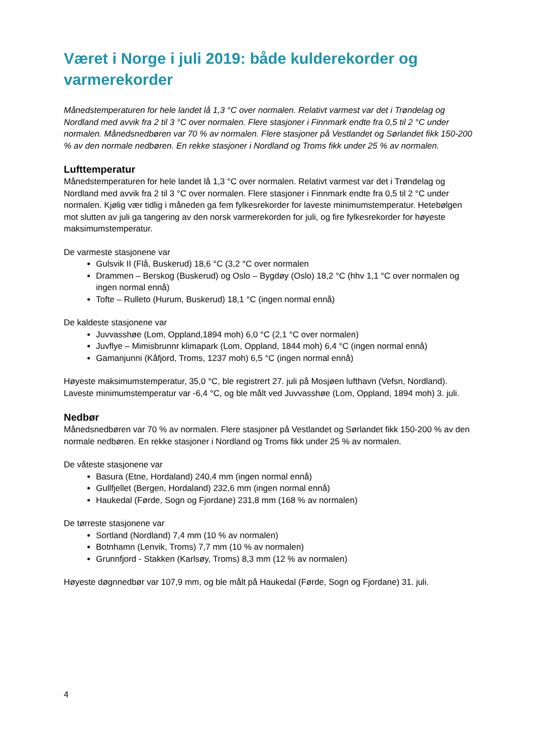Været i Norge i juli 2019: både kulderekorder og varmerekorder
Månedstemperaturen for hele landet lå 1,3 °C over normalen. Relativt varmest var det i Trøndelag og Nordland med avvik fra 2 til 3 °C over normalen. Flere stasjoner i Finnmark endte fra 0,5 til 2 °C under normalen. Månedsnedbøren var 70 % av normalen. Flere stasjoner på Vestlandet og Sørlandet fikk 150-200 % av den normale nedbøren. En rekke stasjoner i Nordland og Troms fikk under 25 % av normalen.
Lufttemperatur
Månedstemperaturen for hele landet lå 1,3 °C over normalen. Relativt varmest var det i Trøndelag og Nordland med avvik fra 2 til 3 °C over normalen. Flere stasjoner i Finnmark endte fra 0,5 til 2 °C under normalen. Kjølig vær tidlig i måneden ga fem fylkesrekorder for laveste minimumstemperatur. Hetebølgen mot slutten av juli ga tangering av den norsk varmerekorden for juli, og fire fylkesrekorder for høyeste maksimumstemperatur.
De varmeste stasjonene var
Gulsvik II (Flå, Buskerud) 18,6 °C (3,2 °C over normalen
Drammen – Berskog (Buskerud) og Oslo – Bygdøy (Oslo) 18,2 °C (hhv 1,1 °C over normalen og ingen normal ennå)
Tofte – Rulleto (Hurum, Buskerud) 18,1 °C (ingen normal ennå)
De kaldeste stasjonene var
Juvvasshøe (Lom, Oppland,1894 moh) 6,0 °C (2,1 °C over normalen)
Juvflye – Mimisbrunnr klimapark (Lom, Oppland, 1844 moh) 6,4 °C (ingen normal ennå)
Gamanjunni (Kåfjord, Troms, 1237 moh) 6,5 °C (ingen normal ennå)
Høyeste maksimumstemperatur, 35,0 °C, ble registrert 27. juli på Mosjøen lufthavn (Vefsn, Nordland). Laveste minimumstemperatur var -6,4 °C, og ble målt ved Juvvasshøe (Lom, Oppland, 1894 moh) 3. juli.
Nedbør
Månedsnedbøren var 70 % av normalen. Flere stasjoner på Vestlandet og Sørlandet fikk 150-200 % av den normale nedbøren. En rekke stasjoner i Nordland og Troms fikk under 25 % av normalen.
De våteste stasjonene var
Basura (Etne, Hordaland) 240,4 mm (ingen normal ennå)
Gullfjellet (Bergen, Hordaland) 232,6 mm (ingen normal ennå)
Haukedal (Førde, Sogn og Fjordane) 231,8 mm (168 % av normalen)
De tørreste stasjonene var
Sortland (Nordland) 7,4 mm (10 % av normalen)
Botnhamn (Lenvik, Troms) 7,7 mm (10 % av normalen)
Grunnfjord - Stakken (Karlsøy, Troms) 8,3 mm (12 % av normalen)
Høyeste døgnnedbør var 107,9 mm, og ble målt på Haukedal (Førde, Sogn og Fjordane) 31. juli.
4